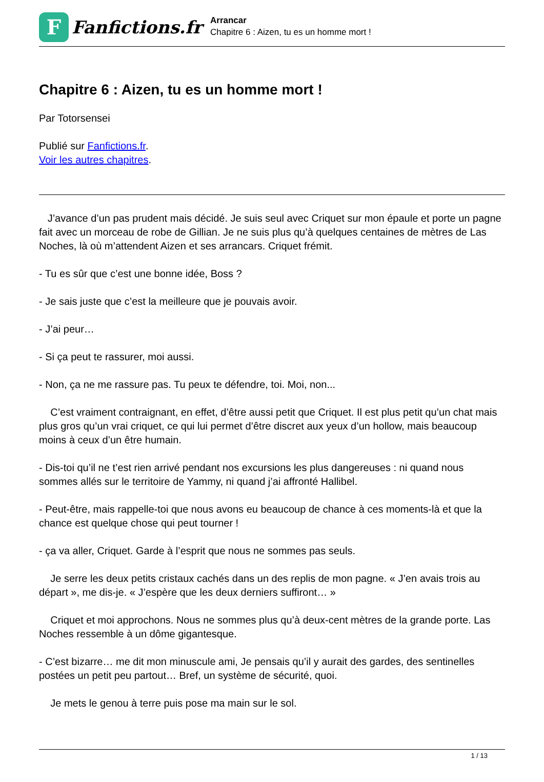F
Fanfictions.fr
Arrancar
Chapitre 6 : Aizen, tu es un homme mort !
Chapitre 6 : Aizen, tu es un homme mort !
Par Totorsensei
Publié sur Fanfictions.fr.
Voir les autres chapitres.
J’avance d’un pas prudent mais décidé. Je suis seul avec Criquet sur mon épaule et porte un pagne fait avec un morceau de robe de Gillian. Je ne suis plus qu’à quelques centaines de mètres de Las Noches, là où m’attendent Aizen et ses arrancars. Criquet frémit.
- Tu es sûr que c’est une bonne idée, Boss ?
- Je sais juste que c’est la meilleure que je pouvais avoir.
- J’ai peur…
- Si ça peut te rassurer, moi aussi.
- Non, ça ne me rassure pas. Tu peux te défendre, toi. Moi, non...
C’est vraiment contraignant, en effet, d’être aussi petit que Criquet. Il est plus petit qu’un chat mais plus gros qu’un vrai criquet, ce qui lui permet d’être discret aux yeux d’un hollow, mais beaucoup moins à ceux d’un être humain.
- Dis-toi qu’il ne t’est rien arrivé pendant nos excursions les plus dangereuses : ni quand nous sommes allés sur le territoire de Yammy, ni quand j’ai affronté Hallibel.
- Peut-être, mais rappelle-toi que nous avons eu beaucoup de chance à ces moments-là et que la chance est quelque chose qui peut tourner !
- ça va aller, Criquet. Garde à l’esprit que nous ne sommes pas seuls.
Je serre les deux petits cristaux cachés dans un des replis de mon pagne. « J’en avais trois au départ », me dis-je. « J’espère que les deux derniers suffiront… »
Criquet et moi approchons. Nous ne sommes plus qu’à deux-cent mètres de la grande porte. Las Noches ressemble à un dôme gigantesque.
- C’est bizarre… me dit mon minuscule ami, Je pensais qu’il y aurait des gardes, des sentinelles postées un petit peu partout… Bref, un système de sécurité, quoi.
Je mets le genou à terre puis pose ma main sur le sol.
1 / 13